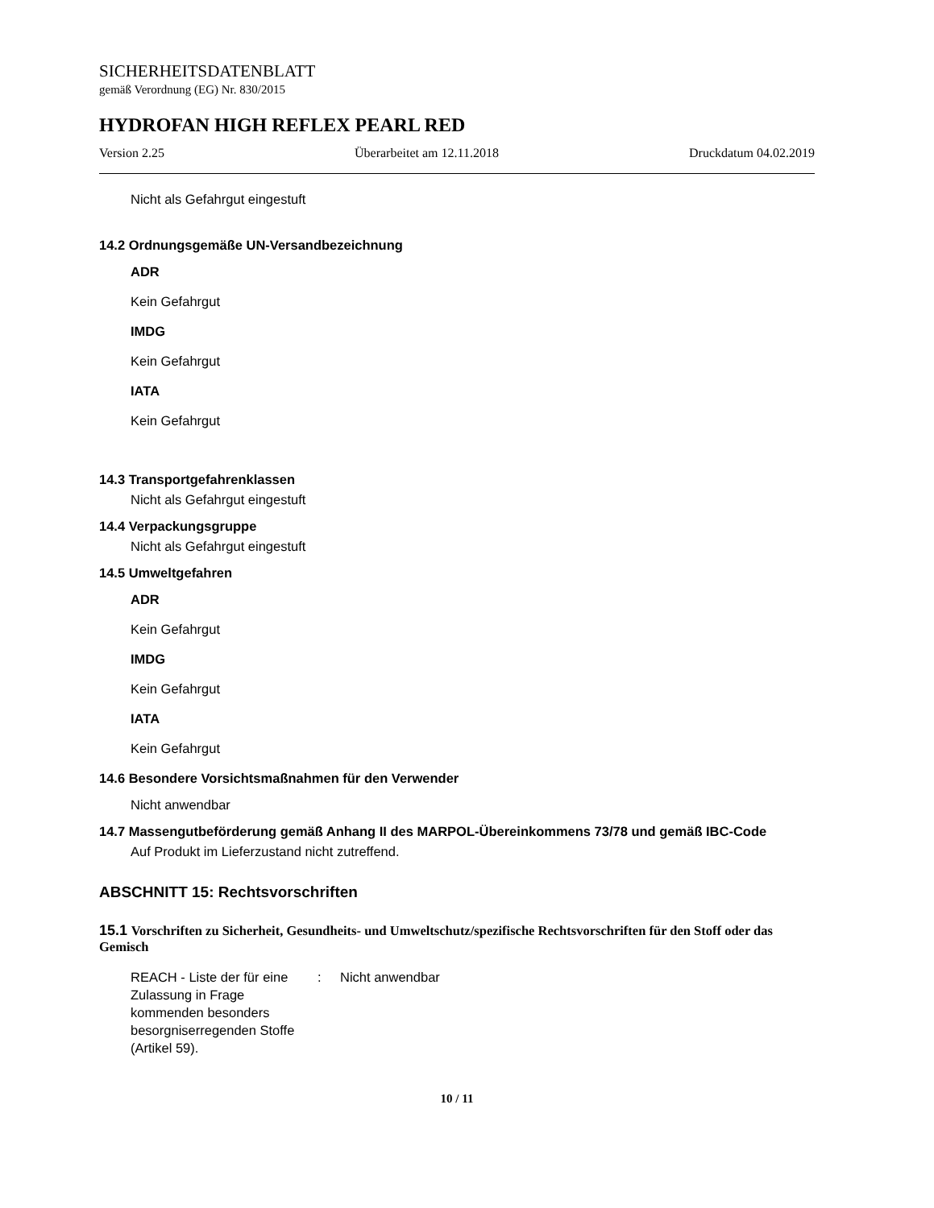SICHERHEITSDATENBLATT
gemäß Verordnung (EG) Nr. 830/2015
HYDROFAN HIGH REFLEX PEARL RED
Version 2.25 Überarbeitet am 12.11.2018 Druckdatum 04.02.2019
Nicht als Gefahrgut eingestuft
14.2 Ordnungsgemäße UN-Versandbezeichnung
ADR
Kein Gefahrgut
IMDG
Kein Gefahrgut
IATA
Kein Gefahrgut
14.3 Transportgefahrenklassen
Nicht als Gefahrgut eingestuft
14.4 Verpackungsgruppe
Nicht als Gefahrgut eingestuft
14.5 Umweltgefahren
ADR
Kein Gefahrgut
IMDG
Kein Gefahrgut
IATA
Kein Gefahrgut
14.6 Besondere Vorsichtsmaßnahmen für den Verwender
Nicht anwendbar
14.7 Massengutbeförderung gemäß Anhang II des MARPOL-Übereinkommens 73/78 und gemäß IBC-Code
Auf Produkt im Lieferzustand nicht zutreffend.
ABSCHNITT 15: Rechtsvorschriften
15.1 Vorschriften zu Sicherheit, Gesundheits- und Umweltschutz/spezifische Rechtsvorschriften für den Stoff oder das Gemisch
REACH - Liste der für eine Zulassung in Frage kommenden besonders besorgniserregenden Stoffe (Artikel 59).
: Nicht anwendbar
10 / 11